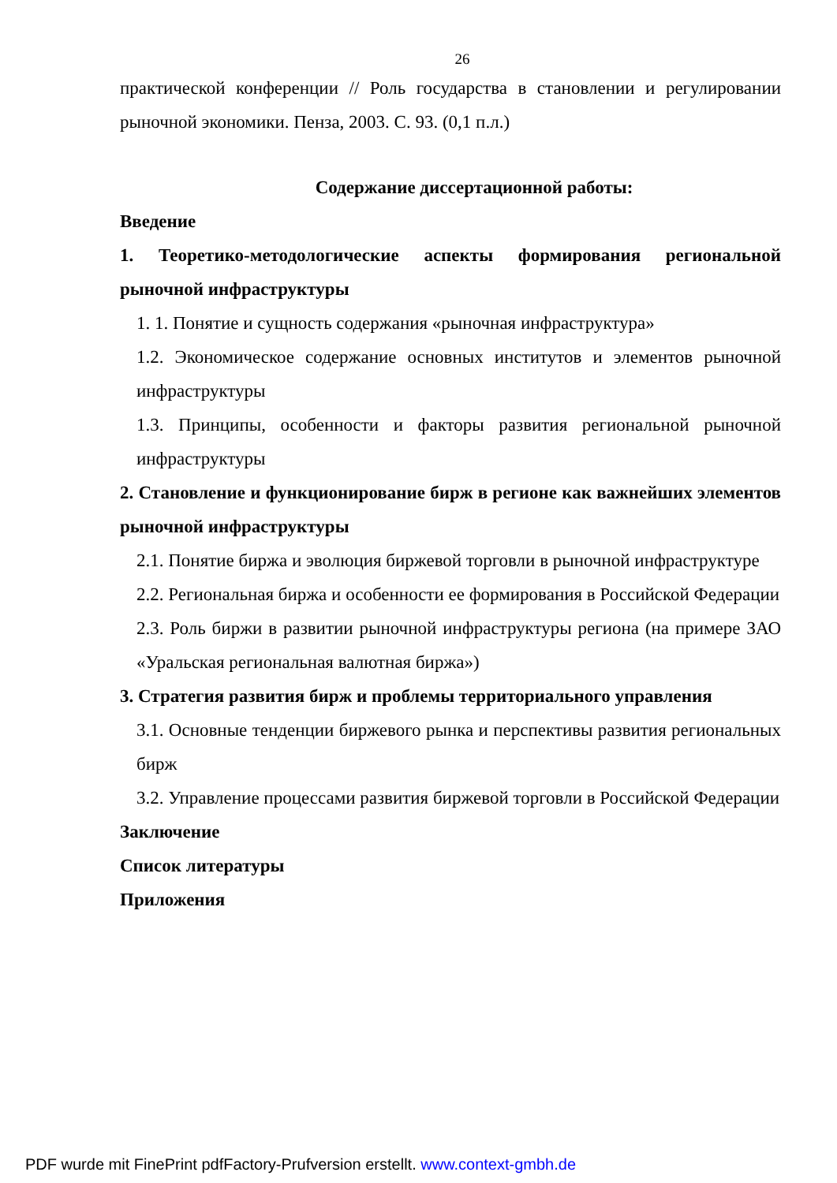26
практической конференции // Роль государства в становлении и регулировании рыночной экономики. Пенза, 2003. С. 93. (0,1 п.л.)
Содержание диссертационной работы:
Введение
1. Теоретико-методологические аспекты формирования региональной рыночной инфраструктуры
1. 1. Понятие и сущность содержания «рыночная инфраструктура»
1.2. Экономическое содержание основных институтов и элементов рыночной инфраструктуры
1.3. Принципы, особенности и факторы развития региональной рыночной инфраструктуры
2. Становление и функционирование бирж в регионе как важнейших элементов рыночной инфраструктуры
2.1. Понятие биржа и эволюция биржевой торговли в рыночной инфраструктуре
2.2. Региональная биржа и особенности ее формирования в Российской Федерации
2.3. Роль биржи в развитии рыночной инфраструктуры региона (на примере ЗАО «Уральская региональная валютная биржа»)
3. Стратегия развития бирж и проблемы территориального управления
3.1. Основные тенденции биржевого рынка и перспективы развития региональных бирж
3.2. Управление процессами развития биржевой торговли в Российской Федерации
Заключение
Список литературы
Приложения
PDF wurde mit FinePrint pdfFactory-Prufversion erstellt. www.context-gmbh.de